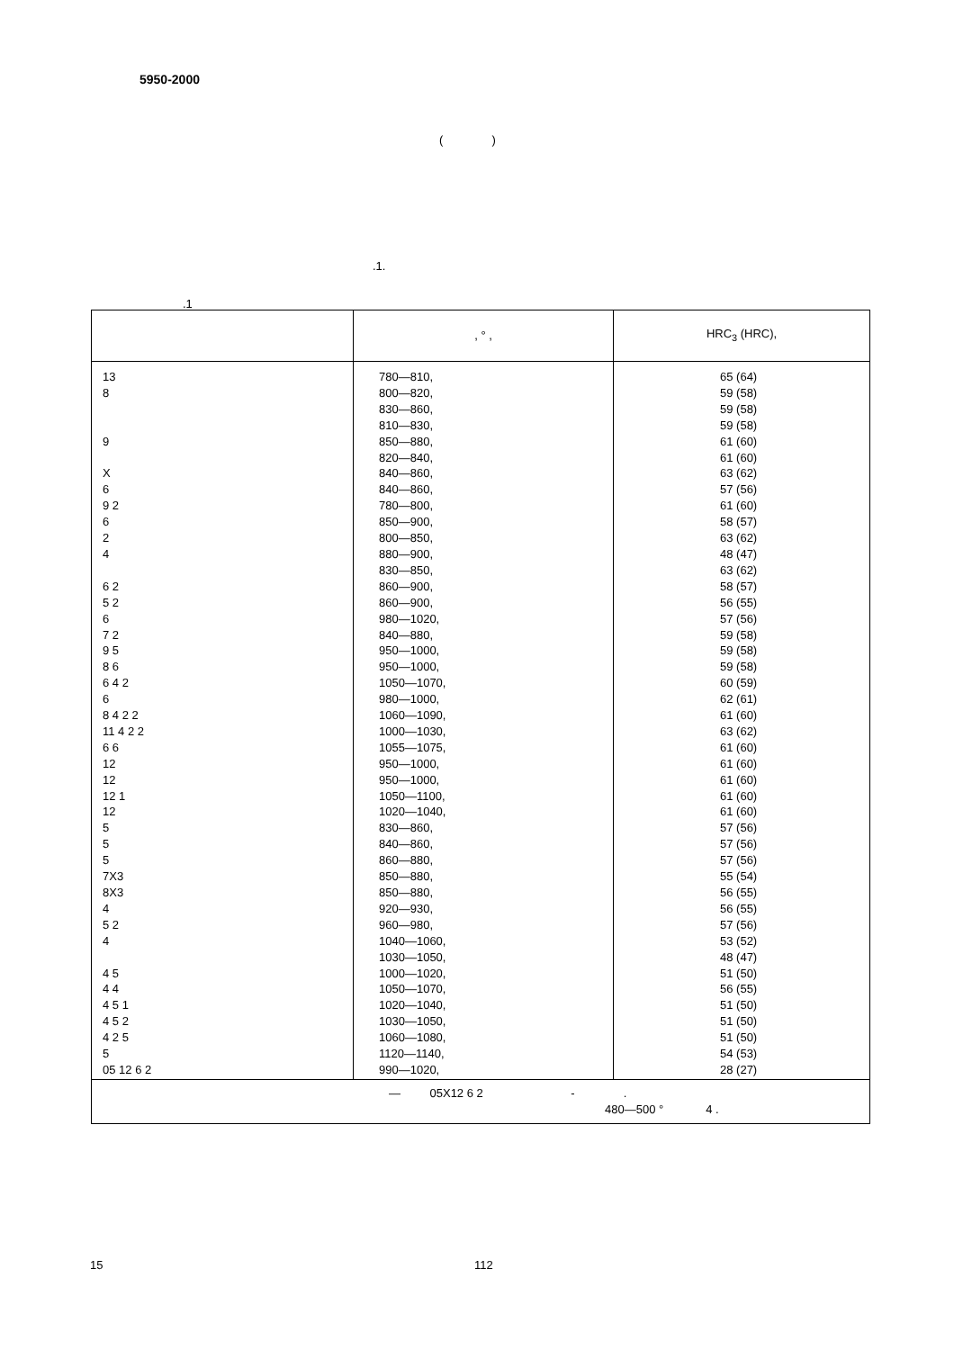5950-2000
( )
.1.
.1
| | , ° , | HRC<sub>3</sub> (HRC), |
| --- | --- | --- |
| 13 8 9 X 6 9 2 6 2 4 6 2 5 2 6 7 2 9 5 8 6 6 4 2 6 8 4 2 2 11 4 2 2 6 6 12 12 12 1 12 5 5 5 7X3 8X3 4 5 2 4 4 5 4 4 4 5 1 4 5 2 4 2 5 5 05 12 6 2 | 780—810, 800—820, 830—860, 810—830, 850—880, 820—840, 840—860, 840—860, 780—800, 850—900, 800—850, 880—900, 830—850, 860—900, 860—900, 980—1020, 840—880, 950—1000, 950—1000, 1050—1070, 980—1000, 1060—1090, 1000—1030, 1055—1075, 950—1000, 950—1000, 1050—1100, 1020—1040, 830—860, 840—860, 860—880, 850—880, 850—880, 920—930, 960—980, 1040—1060, 1030—1050, 1000—1020, 1050—1070, 1020—1040, 1030—1050, 1060—1080, 1120—1140, 990—1020, | 65 (64) 59 (58) 59 (58) 59 (58) 61 (60) 61 (60) 63 (62) 57 (56) 61 (60) 58 (57) 63 (62) 48 (47) 63 (62) 58 (57) 56 (55) 57 (56) 59 (58) 59 (58) 59 (58) 60 (59) 62 (61) 61 (60) 63 (62) 61 (60) 61 (60) 61 (60) 61 (60) 61 (60) 57 (56) 57 (56) 57 (56) 55 (54) 56 (55) 56 (55) 57 (56) 53 (52) 48 (47) 51 (50) 56 (55) 51 (50) 51 (50) 51 (50) 54 (53) 28 (27) |
| — 05X12 6 2 - . 480—500 ° 4 . | | |
15 112